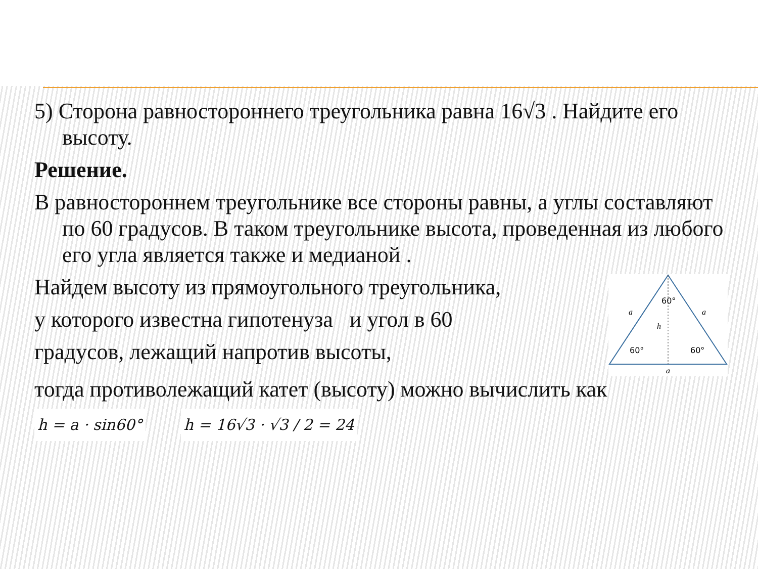5) Сторона равностороннего треугольника равна 16√3 . Найдите его высоту.
Решение.
В равностороннем треугольнике все стороны равны, а углы составляют по 60 градусов. В таком треугольнике высота, проведенная из любого его угла является также и медианой .
Найдем высоту из прямоугольного треугольника,
у которого известна гипотенуза и угол в 60
градусов, лежащий напротив высоты,
60°
a
a
h
60°
60°
a
тогда противолежащий катет (высоту) можно вычислить как
h = a · sin60° h = 16√3 · √3 / 2 = 24